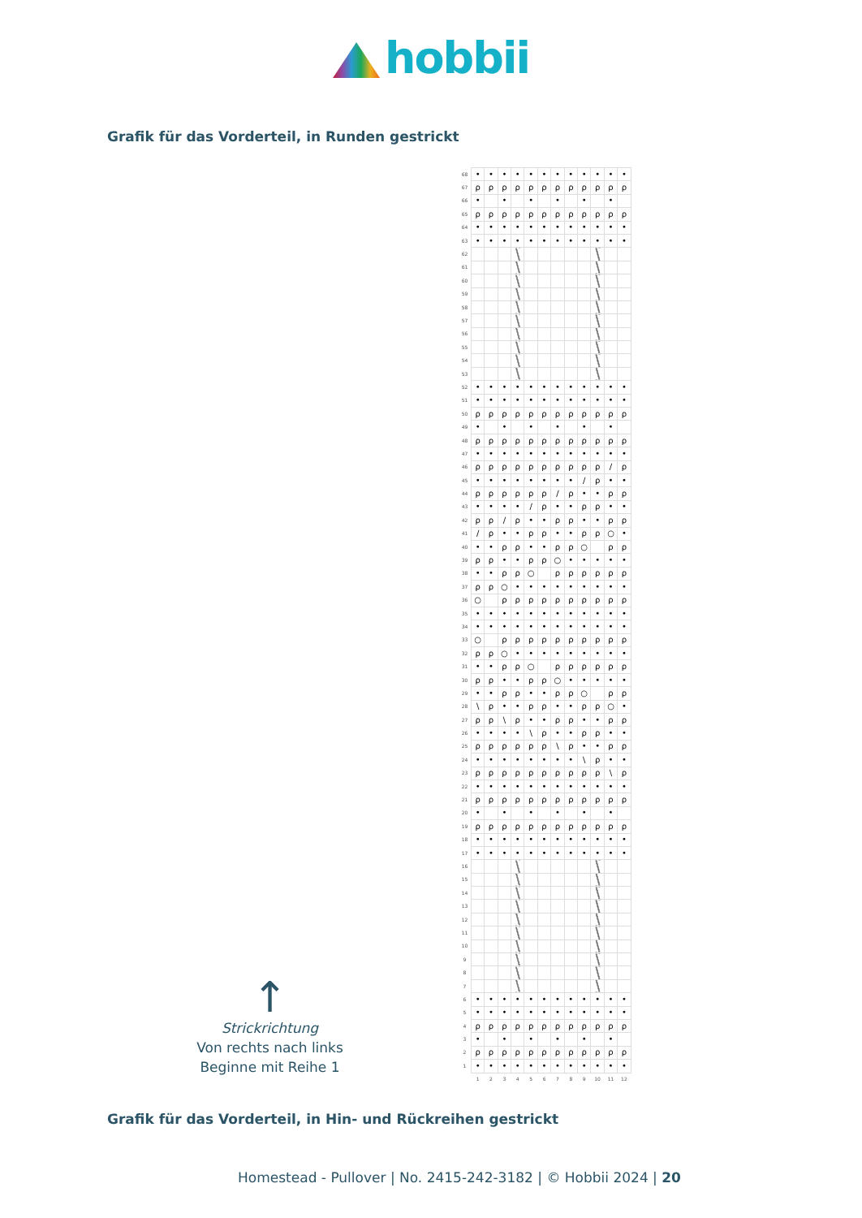hobbii
Grafik für das Vorderteil, in Runden gestrickt
↑
Strickrichtung
Von rechts nach links
Beginne mit Reihe 1
| 68 | • | • | • | • | • | • | • | • | • | • | • | • |
| 67 | ρ | ρ | ρ | ρ | ρ | ρ | ρ | ρ | ρ | ρ | ρ | ρ |
| 66 | • | | • | | • | | • | | • | | • | |
| 65 | ρ | ρ | ρ | ρ | ρ | ρ | ρ | ρ | ρ | ρ | ρ | ρ |
| 64 | • | • | • | • | • | • | • | • | • | • | • | • |
| 63 | • | • | • | • | • | • | • | • | • | • | • | • |
| 62 | | | | | | | | | | | | |
| 61 | | | | | | | | | | | | |
| 60 | | | | | | | | | | | | |
| 59 | | | | | | | | | | | | |
| 58 | | | | | | | | | | | | |
| 57 | | | | | | | | | | | | |
| 56 | | | | | | | | | | | | |
| 55 | | | | | | | | | | | | |
| 54 | | | | | | | | | | | | |
| 53 | | | | | | | | | | | | |
| 52 | • | • | • | • | • | • | • | • | • | • | • | • |
| 51 | • | • | • | • | • | • | • | • | • | • | • | • |
| 50 | ρ | ρ | ρ | ρ | ρ | ρ | ρ | ρ | ρ | ρ | ρ | ρ |
| 49 | • | | • | | • | | • | | • | | • | |
| 48 | ρ | ρ | ρ | ρ | ρ | ρ | ρ | ρ | ρ | ρ | ρ | ρ |
| 47 | • | • | • | • | • | • | • | • | • | • | • | • |
| 46 | ρ | ρ | ρ | ρ | ρ | ρ | ρ | ρ | ρ | ρ | / | ρ |
| 45 | • | • | • | • | • | • | • | • | / | ρ | • | • |
| 44 | ρ | ρ | ρ | ρ | ρ | ρ | / | ρ | • | • | ρ | ρ |
| 43 | • | • | • | • | / | ρ | • | • | ρ | ρ | • | • |
| 42 | ρ | ρ | / | ρ | • | • | ρ | ρ | • | • | ρ | ρ |
| 41 | / | ρ | • | • | ρ | ρ | • | • | ρ | ρ | ○ | • |
| 40 | • | • | ρ | ρ | • | • | ρ | ρ | ○ | | ρ | ρ |
| 39 | ρ | ρ | • | • | ρ | ρ | ○ | • | • | • | • | • |
| 38 | • | • | ρ | ρ | ○ | | ρ | ρ | ρ | ρ | ρ | ρ |
| 37 | ρ | ρ | ○ | • | • | • | • | • | • | • | • | • |
| 36 | ○ | | ρ | ρ | ρ | ρ | ρ | ρ | ρ | ρ | ρ | ρ |
| 35 | • | • | • | • | • | • | • | • | • | • | • | • |
| 34 | • | • | • | • | • | • | • | • | • | • | • | • |
| 33 | ○ | | ρ | ρ | ρ | ρ | ρ | ρ | ρ | ρ | ρ | ρ |
| 32 | ρ | ρ | ○ | • | • | • | • | • | • | • | • | • |
| 31 | • | • | ρ | ρ | ○ | | ρ | ρ | ρ | ρ | ρ | ρ |
| 30 | ρ | ρ | • | • | ρ | ρ | ○ | • | • | • | • | • |
| 29 | • | • | ρ | ρ | • | • | ρ | ρ | ○ | | ρ | ρ |
| 28 | \ | ρ | • | • | ρ | ρ | • | • | ρ | ρ | ○ | • |
| 27 | ρ | ρ | \ | ρ | • | • | ρ | ρ | • | • | ρ | ρ |
| 26 | • | • | • | • | \ | ρ | • | • | ρ | ρ | • | • |
| 25 | ρ | ρ | ρ | ρ | ρ | ρ | \ | ρ | • | • | ρ | ρ |
| 24 | • | • | • | • | • | • | • | • | \ | ρ | • | • |
| 23 | ρ | ρ | ρ | ρ | ρ | ρ | ρ | ρ | ρ | ρ | \ | ρ |
| 22 | • | • | • | • | • | • | • | • | • | • | • | • |
| 21 | ρ | ρ | ρ | ρ | ρ | ρ | ρ | ρ | ρ | ρ | ρ | ρ |
| 20 | • | | • | | • | | • | | • | | • | |
| 19 | ρ | ρ | ρ | ρ | ρ | ρ | ρ | ρ | ρ | ρ | ρ | ρ |
| 18 | • | • | • | • | • | • | • | • | • | • | • | • |
| 17 | • | • | • | • | • | • | • | • | • | • | • | • |
| 16 | | | | | | | | | | | | |
| 15 | | | | | | | | | | | | |
| 14 | | | | | | | | | | | | |
| 13 | | | | | | | | | | | | |
| 12 | | | | | | | | | | | | |
| 11 | | | | | | | | | | | | |
| 10 | | | | | | | | | | | | |
| 9 | | | | | | | | | | | | |
| 8 | | | | | | | | | | | | |
| 7 | | | | | | | | | | | | |
| 6 | • | • | • | • | • | • | • | • | • | • | • | • |
| 5 | • | • | • | • | • | • | • | • | • | • | • | • |
| 4 | ρ | ρ | ρ | ρ | ρ | ρ | ρ | ρ | ρ | ρ | ρ | ρ |
| 3 | • | | • | | • | | • | | • | | • | |
| 2 | ρ | ρ | ρ | ρ | ρ | ρ | ρ | ρ | ρ | ρ | ρ | ρ |
| 1 | • | • | • | • | • | • | • | • | • | • | • | • |
| | 1 | 2 | 3 | 4 | 5 | 6 | 7 | 8 | 9 | 10 | 11 | 12 |
Grafik für das Vorderteil, in Hin- und Rückreihen gestrickt
Homestead - Pullover | No. 2415-242-3182 | © Hobbii 2024 | 20